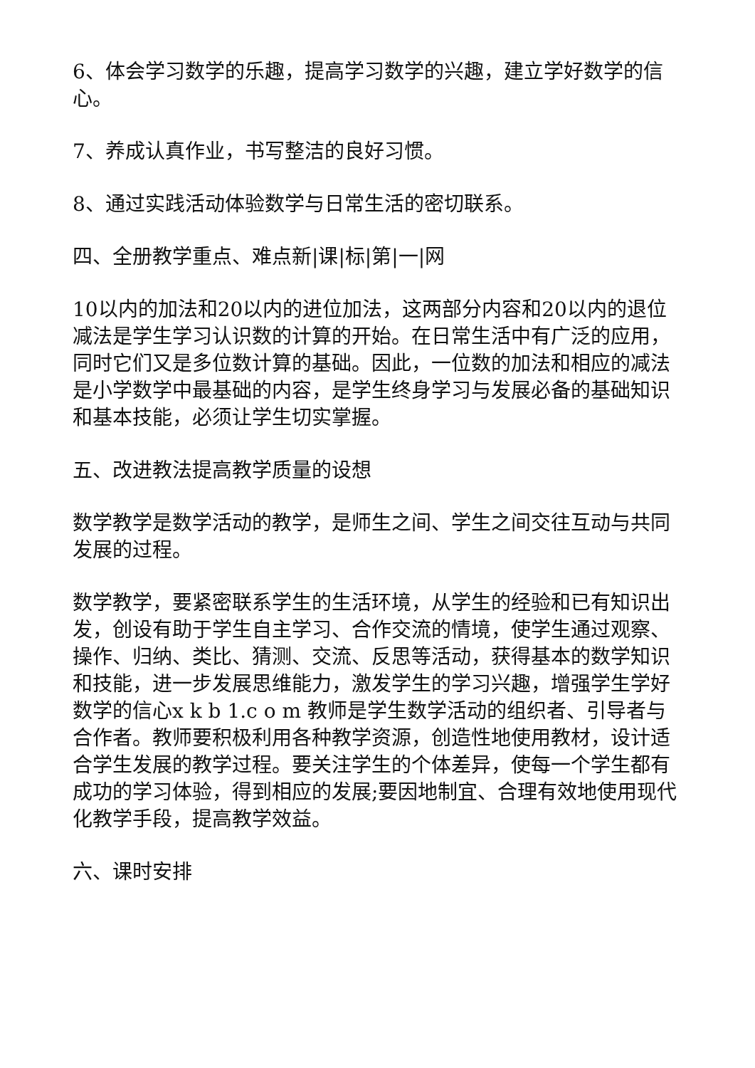6、体会学习数学的乐趣，提高学习数学的兴趣，建立学好数学的信心。
7、养成认真作业，书写整洁的良好习惯。
8、通过实践活动体验数学与日常生活的密切联系。
四、全册教学重点、难点新|课|标|第|一|网
10以内的加法和20以内的进位加法，这两部分内容和20以内的退位减法是学生学习认识数的计算的开始。在日常生活中有广泛的应用，同时它们又是多位数计算的基础。因此，一位数的加法和相应的减法是小学数学中最基础的内容，是学生终身学习与发展必备的基础知识和基本技能，必须让学生切实掌握。
五、改进教法提高教学质量的设想
数学教学是数学活动的教学，是师生之间、学生之间交往互动与共同发展的过程。
数学教学，要紧密联系学生的生活环境，从学生的经验和已有知识出发，创设有助于学生自主学习、合作交流的情境，使学生通过观察、操作、归纳、类比、猜测、交流、反思等活动，获得基本的数学知识和技能，进一步发展思维能力，激发学生的学习兴趣，增强学生学好数学的信心x k b 1.c o m 教师是学生数学活动的组织者、引导者与合作者。教师要积极利用各种教学资源，创造性地使用教材，设计适合学生发展的教学过程。要关注学生的个体差异，使每一个学生都有成功的学习体验，得到相应的发展;要因地制宜、合理有效地使用现代化教学手段，提高教学效益。
六、课时安排